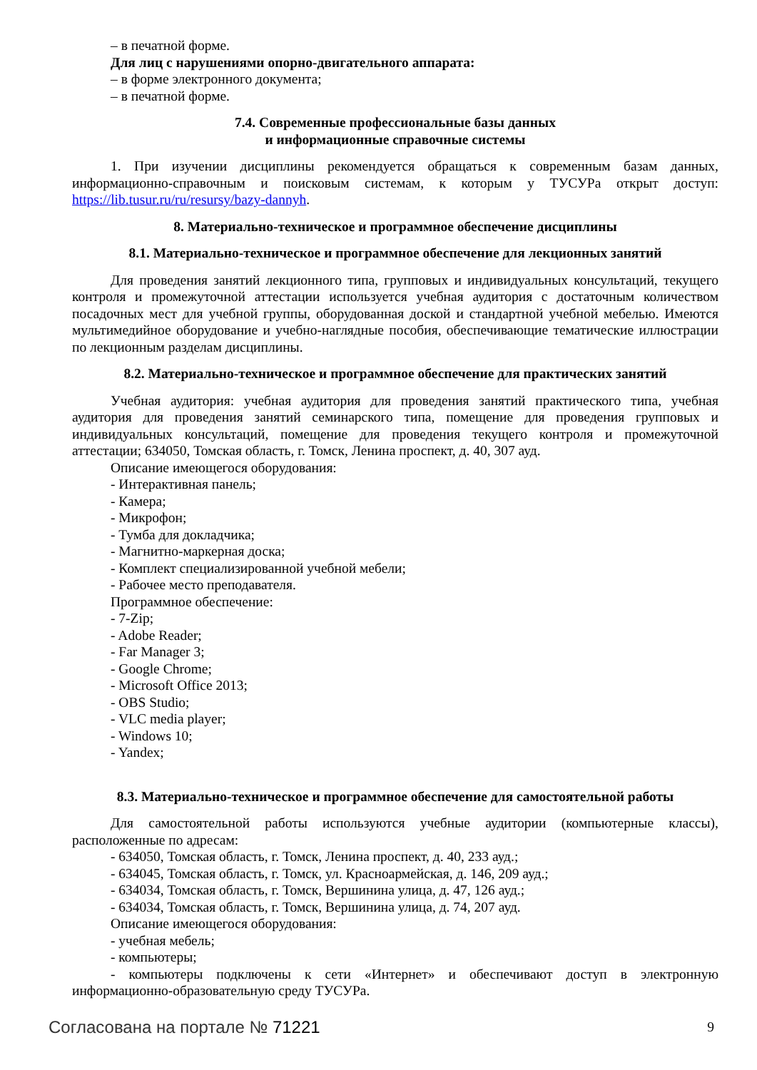– в печатной форме.
Для лиц с нарушениями опорно-двигательного аппарата:
– в форме электронного документа;
– в печатной форме.
7.4. Современные профессиональные базы данных
и информационные справочные системы
1. При изучении дисциплины рекомендуется обращаться к современным базам данных, информационно-справочным и поисковым системам, к которым у ТУСУРа открыт доступ: https://lib.tusur.ru/ru/resursy/bazy-dannyh.
8. Материально-техническое и программное обеспечение дисциплины
8.1. Материально-техническое и программное обеспечение для лекционных занятий
Для проведения занятий лекционного типа, групповых и индивидуальных консультаций, текущего контроля и промежуточной аттестации используется учебная аудитория с достаточным количеством посадочных мест для учебной группы, оборудованная доской и стандартной учебной мебелью. Имеются мультимедийное оборудование и учебно-наглядные пособия, обеспечивающие тематические иллюстрации по лекционным разделам дисциплины.
8.2. Материально-техническое и программное обеспечение для практических занятий
Учебная аудитория: учебная аудитория для проведения занятий практического типа, учебная аудитория для проведения занятий семинарского типа, помещение для проведения групповых и индивидуальных консультаций, помещение для проведения текущего контроля и промежуточной аттестации; 634050, Томская область, г. Томск, Ленина проспект, д. 40, 307 ауд.
Описание имеющегося оборудования:
- Интерактивная панель;
- Камера;
- Микрофон;
- Тумба для докладчика;
- Магнитно-маркерная доска;
- Комплект специализированной учебной мебели;
- Рабочее место преподавателя.
Программное обеспечение:
- 7-Zip;
- Adobe Reader;
- Far Manager 3;
- Google Chrome;
- Microsoft Office 2013;
- OBS Studio;
- VLC media player;
- Windows 10;
- Yandex;
8.3. Материально-техническое и программное обеспечение для самостоятельной работы
Для самостоятельной работы используются учебные аудитории (компьютерные классы), расположенные по адресам:
- 634050, Томская область, г. Томск, Ленина проспект, д. 40, 233 ауд.;
- 634045, Томская область, г. Томск, ул. Красноармейская, д. 146, 209 ауд.;
- 634034, Томская область, г. Томск, Вершинина улица, д. 47, 126 ауд.;
- 634034, Томская область, г. Томск, Вершинина улица, д. 74, 207 ауд.
Описание имеющегося оборудования:
- учебная мебель;
- компьютеры;
- компьютеры подключены к сети «Интернет» и обеспечивают доступ в электронную информационно-образовательную среду ТУСУРа.
Согласована на портале № 71221 9